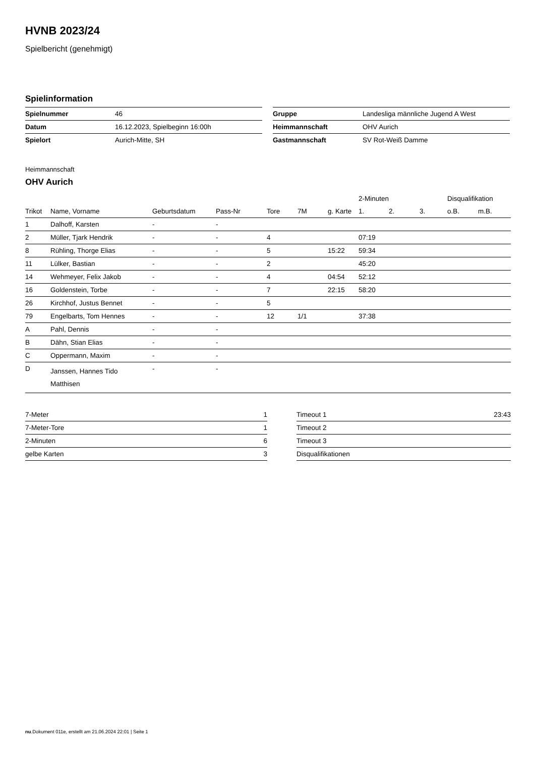HVNB 2023/24
Spielbericht (genehmigt)
Spielinformation
| Spielnummer | 46 |
| Datum | 16.12.2023, Spielbeginn 16:00h |
| Spielort | Aurich-Mitte, SH |
| Gruppe | Landesliga männliche Jugend A West |
| Heimmannschaft | OHV Aurich |
| Gastmannschaft | SV Rot-Weiß Damme |
Heimmannschaft
OHV Aurich
| | | | | | | | 2-Minuten | | | Disqualifikation | |
| --- | --- | --- | --- | --- | --- | --- | --- | --- | --- | --- | --- |
| Trikot | Name, Vorname | Geburtsdatum | Pass-Nr | Tore | 7M | g. Karte | 1. | 2. | 3. | o.B. | m.B. |
| 1 | Dalhoff, Karsten | - | - | | | | | | | | |
| 2 | Müller, Tjark Hendrik | - | - | 4 | | | 07:19 | | | | |
| 8 | Rühling, Thorge Elias | - | - | 5 | | 15:22 | 59:34 | | | | |
| 11 | Lülker, Bastian | - | - | 2 | | | 45:20 | | | | |
| 14 | Wehmeyer, Felix Jakob | - | - | 4 | | 04:54 | 52:12 | | | | |
| 16 | Goldenstein, Torbe | - | - | 7 | | 22:15 | 58:20 | | | | |
| 26 | Kirchhof, Justus Bennet | - | - | 5 | | | | | | | |
| 79 | Engelbarts, Tom Hennes | - | - | 12 | 1/1 | | 37:38 | | | | |
| A | Pahl, Dennis | - | - | | | | | | | | |
| B | Dähn, Stian Elias | - | - | | | | | | | | |
| C | Oppermann, Maxim | - | - | | | | | | | | |
| D | Janssen, Hannes Tido Matthisen | - | - | | | | | | | | |
| 7-Meter | 1 |
| 7-Meter-Tore | 1 |
| 2-Minuten | 6 |
| gelbe Karten | 3 |
| Timeout 1 | 23:43 |
| Timeout 2 | |
| Timeout 3 | |
| Disqualifikationen | |
nu.Dokument 011e, erstellt am 21.06.2024 22:01 | Seite 1